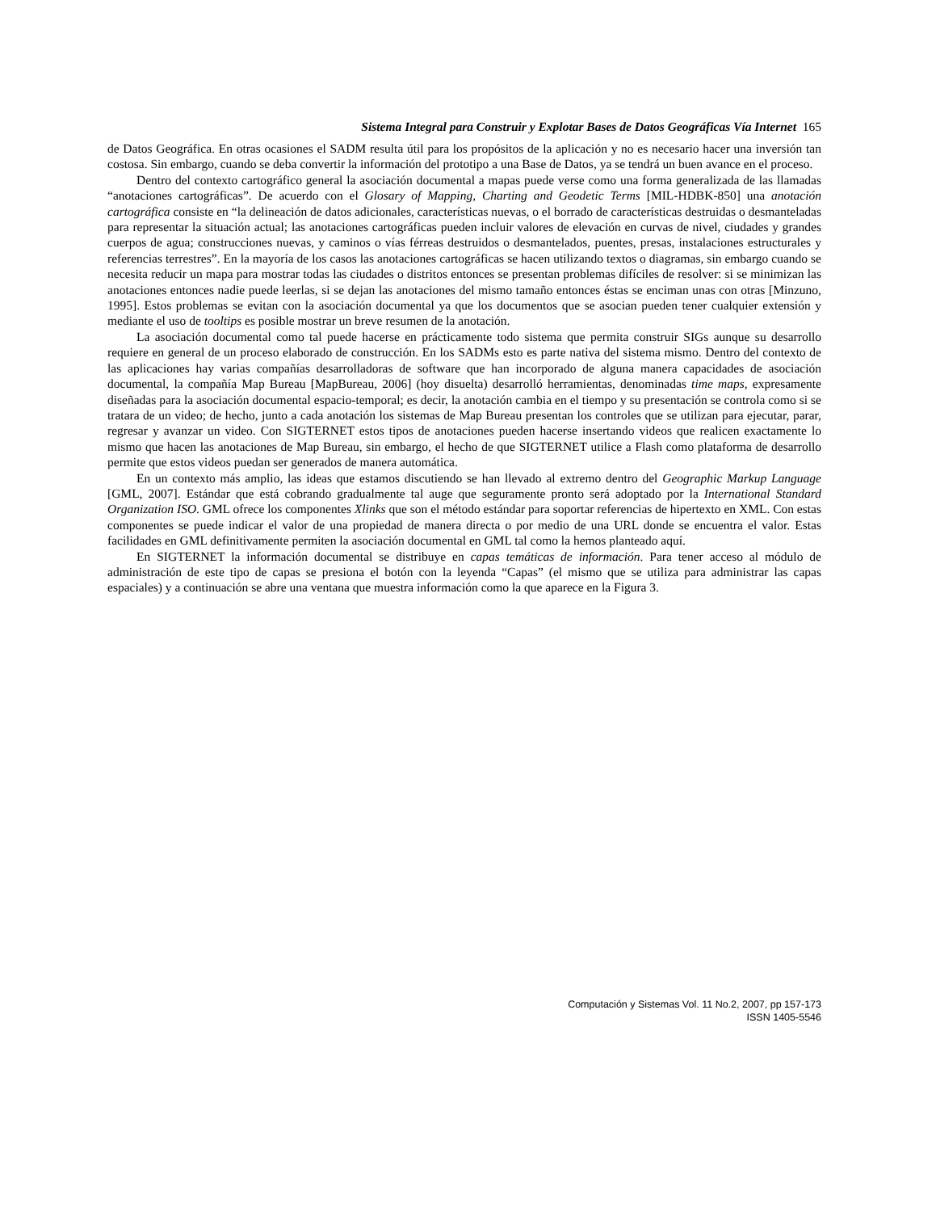Sistema Integral para Construir y Explotar Bases de Datos Geográficas Vía Internet 165
de Datos Geográfica. En otras ocasiones el SADM resulta útil para los propósitos de la aplicación y no es necesario hacer una inversión tan costosa. Sin embargo, cuando se deba convertir la información del prototipo a una Base de Datos, ya se tendrá un buen avance en el proceso.
Dentro del contexto cartográfico general la asociación documental a mapas puede verse como una forma generalizada de las llamadas “anotaciones cartográficas”. De acuerdo con el Glosary of Mapping, Charting and Geodetic Terms [MIL-HDBK-850] una anotación cartográfica consiste en “la delineación de datos adicionales, características nuevas, o el borrado de características destruidas o desmanteladas para representar la situación actual; las anotaciones cartográficas pueden incluir valores de elevación en curvas de nivel, ciudades y grandes cuerpos de agua; construcciones nuevas, y caminos o vías férreas destruidos o desmantelados, puentes, presas, instalaciones estructurales y referencias terrestres”. En la mayoría de los casos las anotaciones cartográficas se hacen utilizando textos o diagramas, sin embargo cuando se necesita reducir un mapa para mostrar todas las ciudades o distritos entonces se presentan problemas difíciles de resolver: si se minimizan las anotaciones entonces nadie puede leerlas, si se dejan las anotaciones del mismo tamaño entonces éstas se enciman unas con otras [Minzuno, 1995]. Estos problemas se evitan con la asociación documental ya que los documentos que se asocian pueden tener cualquier extensión y mediante el uso de tooltips es posible mostrar un breve resumen de la anotación.
La asociación documental como tal puede hacerse en prácticamente todo sistema que permita construir SIGs aunque su desarrollo requiere en general de un proceso elaborado de construcción. En los SADMs esto es parte nativa del sistema mismo. Dentro del contexto de las aplicaciones hay varias compañías desarrolladoras de software que han incorporado de alguna manera capacidades de asociación documental, la compañía Map Bureau [MapBureau, 2006] (hoy disuelta) desarrolló herramientas, denominadas time maps, expresamente diseñadas para la asociación documental espacio-temporal; es decir, la anotación cambia en el tiempo y su presentación se controla como si se tratara de un video; de hecho, junto a cada anotación los sistemas de Map Bureau presentan los controles que se utilizan para ejecutar, parar, regresar y avanzar un video. Con SIGTERNET estos tipos de anotaciones pueden hacerse insertando videos que realicen exactamente lo mismo que hacen las anotaciones de Map Bureau, sin embargo, el hecho de que SIGTERNET utilice a Flash como plataforma de desarrollo permite que estos videos puedan ser generados de manera automática.
En un contexto más amplio, las ideas que estamos discutiendo se han llevado al extremo dentro del Geographic Markup Language [GML, 2007]. Estándar que está cobrando gradualmente tal auge que seguramente pronto será adoptado por la International Standard Organization ISO. GML ofrece los componentes Xlinks que son el método estándar para soportar referencias de hipertexto en XML. Con estas componentes se puede indicar el valor de una propiedad de manera directa o por medio de una URL donde se encuentra el valor. Estas facilidades en GML definitivamente permiten la asociación documental en GML tal como la hemos planteado aquí.
En SIGTERNET la información documental se distribuye en capas temáticas de información. Para tener acceso al módulo de administración de este tipo de capas se presiona el botón con la leyenda “Capas” (el mismo que se utiliza para administrar las capas espaciales) y a continuación se abre una ventana que muestra información como la que aparece en la Figura 3.
Computación y Sistemas Vol. 11 No.2, 2007, pp 157-173
ISSN 1405-5546